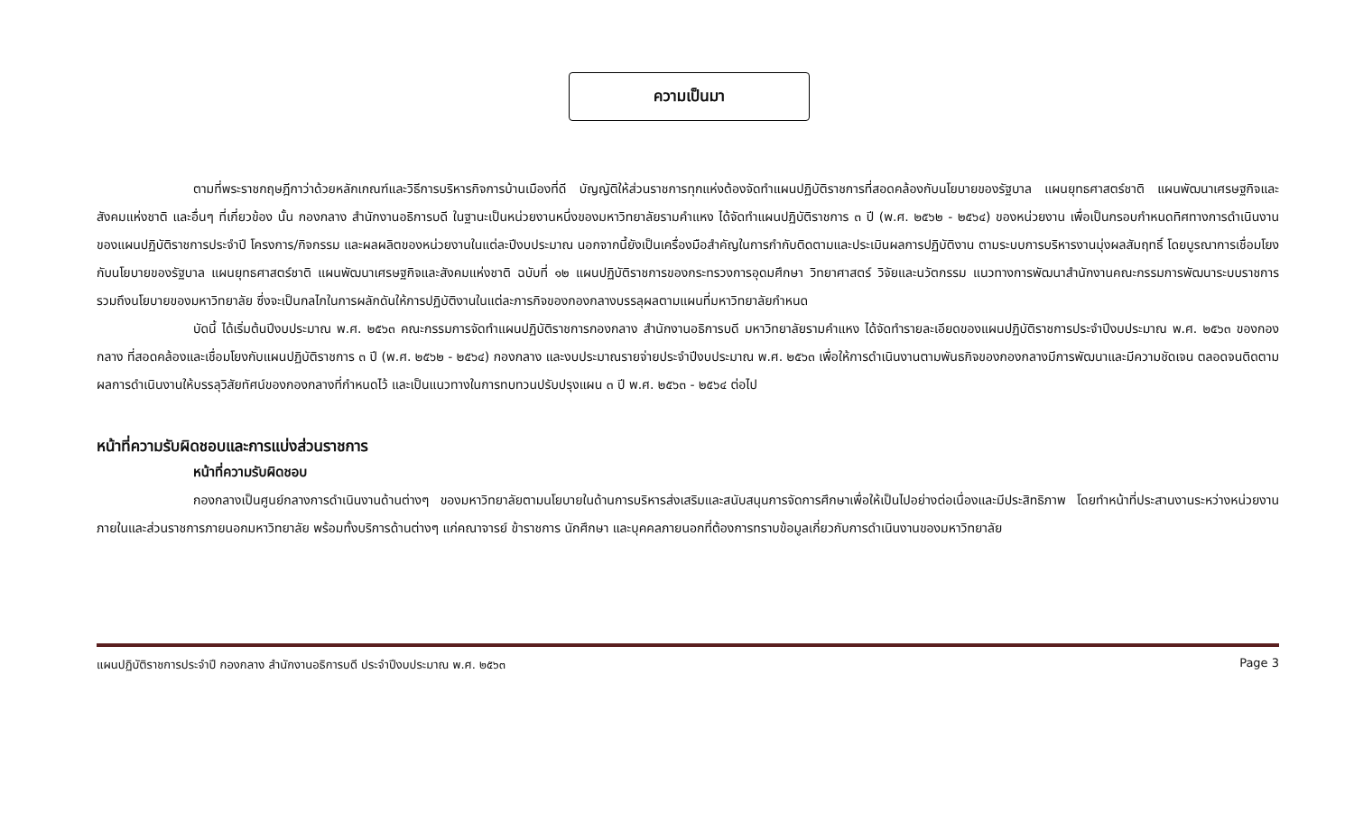ความเป็นมา
ตามที่พระราชกฤษฎีกาว่าด้วยหลักเกณฑ์และวิธีการบริหารกิจการบ้านเมืองที่ดี บัญญัติให้ส่วนราชการทุกแห่งต้องจัดทำแผนปฏิบัติราชการที่สอดคล้องกับนโยบายของรัฐบาล แผนยุทธศาสตร์ชาติ แผนพัฒนาเศรษฐกิจและสังคมแห่งชาติ และอื่นๆ ที่เกี่ยวข้อง นั้น กองกลาง สำนักงานอธิการบดี ในฐานะเป็นหน่วยงานหนึ่งของมหาวิทยาลัยรามคำแหง ได้จัดทำแผนปฏิบัติราชการ ๓ ปี (พ.ศ. ๒๕๖๒ - ๒๕๖๔) ของหน่วยงาน เพื่อเป็นกรอบกำหนดทิศทางการดำเนินงานของแผนปฏิบัติราชการประจำปี โครงการ/กิจกรรม และผลผลิตของหน่วยงานในแต่ละปีงบประมาณ นอกจากนี้ยังเป็นเครื่องมือสำคัญในการกำกับติดตามและประเมินผลการปฏิบัติงาน ตามระบบการบริหารงานมุ่งผลสัมฤทธิ์ โดยบูรณาการเชื่อมโยงกับนโยบายของรัฐบาล แผนยุทธศาสตร์ชาติ แผนพัฒนาเศรษฐกิจและสังคมแห่งชาติ ฉบับที่ ๑๒ แผนปฏิบัติราชการของกระทรวงการอุดมศึกษา วิทยาศาสตร์ วิจัยและนวัตกรรม แนวทางการพัฒนาสำนักงานคณะกรรมการพัฒนาระบบราชการ รวมถึงนโยบายของมหาวิทยาลัย ซึ่งจะเป็นกลไกในการผลักดันให้การปฏิบัติงานในแต่ละภารกิจของกองกลางบรรลุผลตามแผนที่มหาวิทยาลัยกำหนด
บัดนี้ ได้เริ่มต้นปีงบประมาณ พ.ศ. ๒๕๖๓ คณะกรรมการจัดทำแผนปฏิบัติราชการกองกลาง สำนักงานอธิการบดี มหาวิทยาลัยรามคำแหง ได้จัดทำรายละเอียดของแผนปฏิบัติราชการประจำปีงบประมาณ พ.ศ. ๒๕๖๓ ของกองกลาง ที่สอดคล้องและเชื่อมโยงกับแผนปฏิบัติราชการ ๓ ปี (พ.ศ. ๒๕๖๒ - ๒๕๖๔) กองกลาง และงบประมาณรายจ่ายประจำปีงบประมาณ พ.ศ. ๒๕๖๓ เพื่อให้การดำเนินงานตามพันธกิจของกองกลางมีการพัฒนาและมีความชัดเจน ตลอดจนติดตามผลการดำเนินงานให้บรรลุวิสัยทัศน์ของกองกลางที่กำหนดไว้ และเป็นแนวทางในการทบทวนปรับปรุงแผน ๓ ปี พ.ศ. ๒๕๖๓ - ๒๕๖๔ ต่อไป
หน้าที่ความรับผิดชอบและการแบ่งส่วนราชการ
หน้าที่ความรับผิดชอบ
กองกลางเป็นศูนย์กลางการดำเนินงานด้านต่างๆ ของมหาวิทยาลัยตามนโยบายในด้านการบริหารส่งเสริมและสนับสนุนการจัดการศึกษาเพื่อให้เป็นไปอย่างต่อเนื่องและมีประสิทธิภาพ โดยทำหน้าที่ประสานงานระหว่างหน่วยงานภายในและส่วนราชการภายนอกมหาวิทยาลัย พร้อมทั้งบริการด้านต่างๆ แก่คณาจารย์ ข้าราชการ นักศึกษา และบุคคลภายนอกที่ต้องการทราบข้อมูลเกี่ยวกับการดำเนินงานของมหาวิทยาลัย
แผนปฏิบัติราชการประจำปี กองกลาง สำนักงานอธิการบดี ประจำปีงบประมาณ พ.ศ. ๒๕๖๓ Page 3